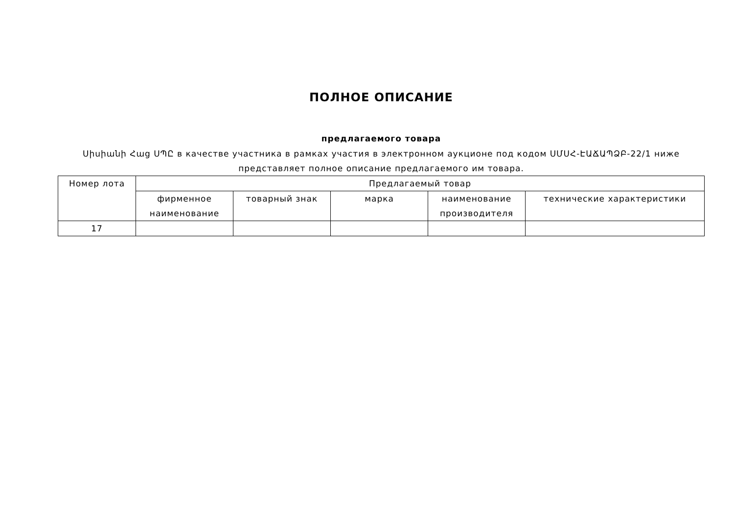ПОЛНОЕ ОПИСАНИЕ
предлагаемого товара
Սիսիանի Հաց ՍՊԸ в качестве участника в рамках участия в электронном аукционе под кодом ՍՄՍՀ-ԷԱՃԱՊՁԲ-22/1 ниже представляет полное описание предлагаемого им товара.
| Номер лота | Предлагаемый товар | | | | |
| --- | --- | --- | --- | --- | --- |
| | фирменное наименование | товарный знак | марка | наименование производителя | технические характеристики |
| 17 | | | | | |